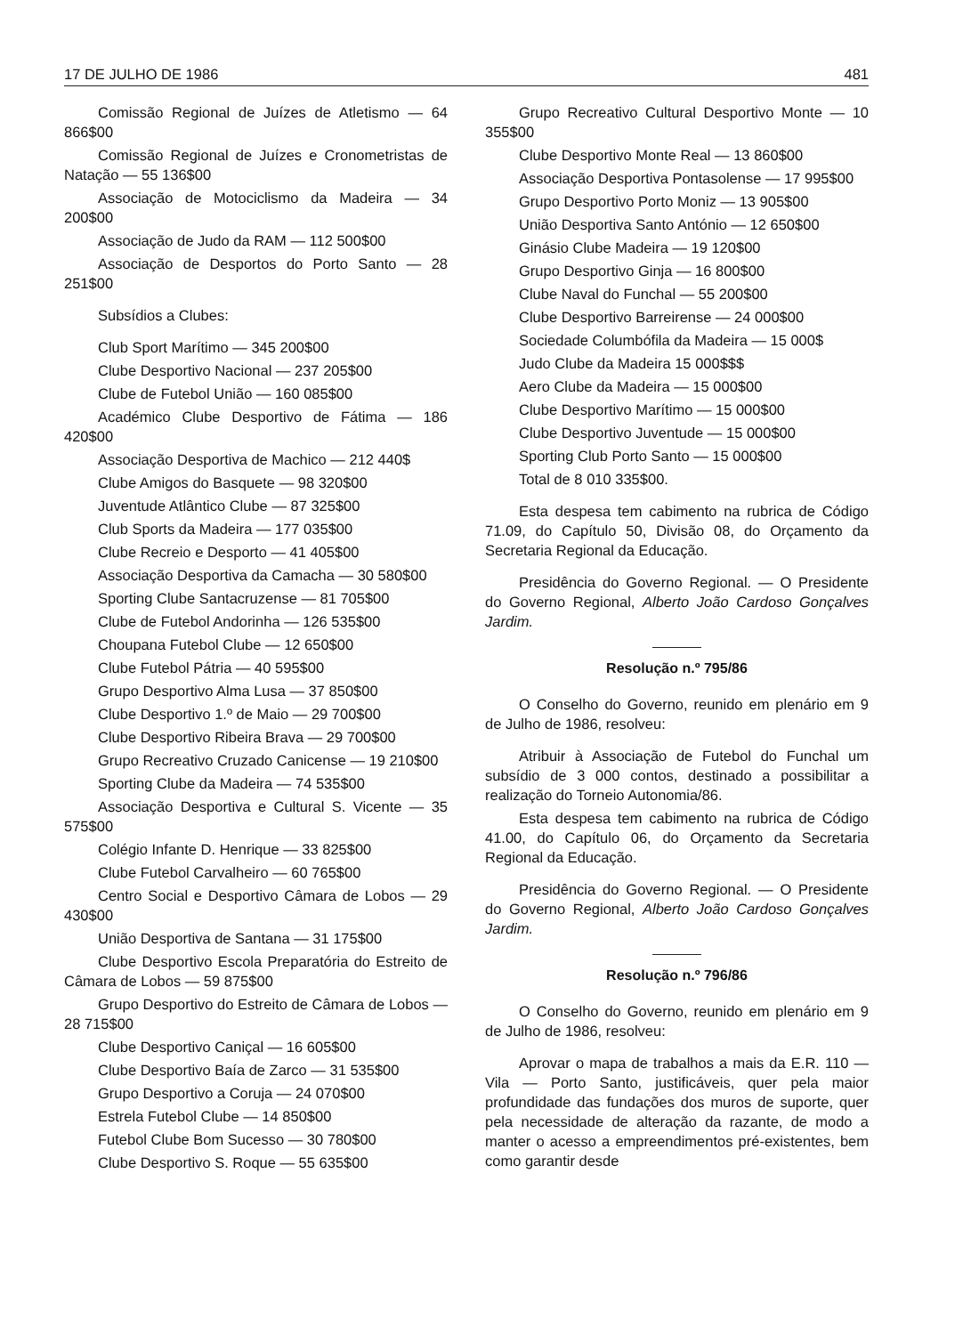17 DE JULHO DE 1986 481
Comissão Regional de Juízes de Atletismo — 64 866$00
Comissão Regional de Juízes e Cronometristas de Natação — 55 136$00
Associação de Motociclismo da Madeira — 34 200$00
Associação de Judo da RAM — 112 500$00
Associação de Desportos do Porto Santo — 28 251$00
Subsídios a Clubes:
Club Sport Marítimo — 345 200$00
Clube Desportivo Nacional — 237 205$00
Clube de Futebol União — 160 085$00
Académico Clube Desportivo de Fátima — 186 420$00
Associação Desportiva de Machico — 212 440$
Clube Amigos do Basquete — 98 320$00
Juventude Atlântico Clube — 87 325$00
Club Sports da Madeira — 177 035$00
Clube Recreio e Desporto — 41 405$00
Associação Desportiva da Camacha — 30 580$00
Sporting Clube Santacruzense — 81 705$00
Clube de Futebol Andorinha — 126 535$00
Choupana Futebol Clube — 12 650$00
Clube Futebol Pátria — 40 595$00
Grupo Desportivo Alma Lusa — 37 850$00
Clube Desportivo 1.º de Maio — 29 700$00
Clube Desportivo Ribeira Brava — 29 700$00
Grupo Recreativo Cruzado Canicense — 19 210$00
Sporting Clube da Madeira — 74 535$00
Associação Desportiva e Cultural S. Vicente — 35 575$00
Colégio Infante D. Henrique — 33 825$00
Clube Futebol Carvalheiro — 60 765$00
Centro Social e Desportivo Câmara de Lobos — 29 430$00
União Desportiva de Santana — 31 175$00
Clube Desportivo Escola Preparatória do Estreito de Câmara de Lobos — 59 875$00
Grupo Desportivo do Estreito de Câmara de Lobos — 28 715$00
Clube Desportivo Caniçal — 16 605$00
Clube Desportivo Baía de Zarco — 31 535$00
Grupo Desportivo a Coruja — 24 070$00
Estrela Futebol Clube — 14 850$00
Futebol Clube Bom Sucesso — 30 780$00
Clube Desportivo S. Roque — 55 635$00
Grupo Recreativo Cultural Desportivo Monte — 10 355$00
Clube Desportivo Monte Real — 13 860$00
Associação Desportiva Pontasolense — 17 995$00
Grupo Desportivo Porto Moniz — 13 905$00
União Desportiva Santo António — 12 650$00
Ginásio Clube Madeira — 19 120$00
Grupo Desportivo Ginja — 16 800$00
Clube Naval do Funchal — 55 200$00
Clube Desportivo Barreirense — 24 000$00
Sociedade Columbófila da Madeira — 15 000$
Judo Clube da Madeira 15 000$$$
Aero Clube da Madeira — 15 000$00
Clube Desportivo Marítimo — 15 000$00
Clube Desportivo Juventude — 15 000$00
Sporting Club Porto Santo — 15 000$00
Total de 8 010 335$00.
Esta despesa tem cabimento na rubrica de Código 71.09, do Capítulo 50, Divisão 08, do Orçamento da Secretaria Regional da Educação.
Presidência do Governo Regional. — O Presidente do Governo Regional, Alberto João Cardoso Gonçalves Jardim.
Resolução n.º 795/86
O Conselho do Governo, reunido em plenário em 9 de Julho de 1986, resolveu:
Atribuir à Associação de Futebol do Funchal um subsídio de 3 000 contos, destinado a possibilitar a realização do Torneio Autonomia/86.
Esta despesa tem cabimento na rubrica de Código 41.00, do Capítulo 06, do Orçamento da Secretaria Regional da Educação.
Presidência do Governo Regional. — O Presidente do Governo Regional, Alberto João Cardoso Gonçalves Jardim.
Resolução n.º 796/86
O Conselho do Governo, reunido em plenário em 9 de Julho de 1986, resolveu:
Aprovar o mapa de trabalhos a mais da E.R. 110 — Vila — Porto Santo, justificáveis, quer pela maior profundidade das fundações dos muros de suporte, quer pela necessidade de alteração da razante, de modo a manter o acesso a empreendimentos pré-existentes, bem como garantir desde